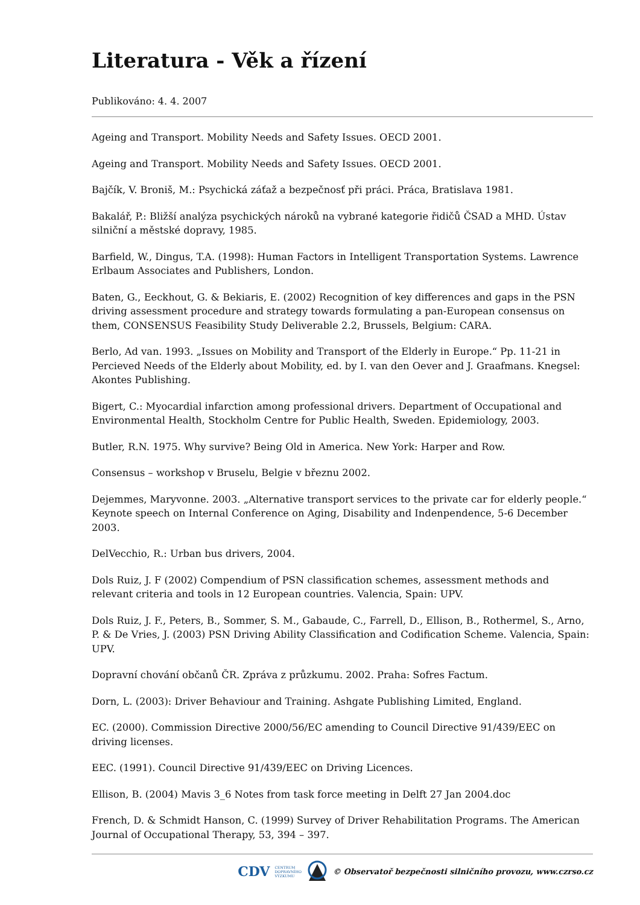Literatura - Věk a řízení
Publikováno: 4. 4. 2007
Ageing and Transport. Mobility Needs and Safety Issues. OECD 2001.
Ageing and Transport. Mobility Needs and Safety Issues. OECD 2001.
Bajčík, V. Broniš, M.: Psychická záťaž a bezpečnosť při práci. Práca, Bratislava 1981.
Bakalář, P.: Bližší analýza psychických nároků na vybrané kategorie řidičů ČSAD a MHD. Ústav silniční a městské dopravy, 1985.
Barfield, W., Dingus, T.A. (1998): Human Factors in Intelligent Transportation Systems. Lawrence Erlbaum Associates and Publishers, London.
Baten, G., Eeckhout, G. & Bekiaris, E. (2002) Recognition of key differences and gaps in the PSN driving assessment procedure and strategy towards formulating a pan-European consensus on them, CONSENSUS Feasibility Study Deliverable 2.2, Brussels, Belgium: CARA.
Berlo, Ad van. 1993. „Issues on Mobility and Transport of the Elderly in Europe.“ Pp. 11-21 in Percieved Needs of the Elderly about Mobility, ed. by I. van den Oever and J. Graafmans. Knegsel: Akontes Publishing.
Bigert, C.: Myocardial infarction among professional drivers. Department of Occupational and Environmental Health, Stockholm Centre for Public Health, Sweden. Epidemiology, 2003.
Butler, R.N. 1975. Why survive? Being Old in America. New York: Harper and Row.
Consensus – workshop v Bruselu, Belgie v březnu 2002.
Dejemmes, Maryvonne. 2003. „Alternative transport services to the private car for elderly people.“ Keynote speech on Internal Conference on Aging, Disability and Indenpendence, 5-6 December 2003.
DelVecchio, R.: Urban bus drivers, 2004.
Dols Ruiz, J. F (2002) Compendium of PSN classification schemes, assessment methods and relevant criteria and tools in 12 European countries. Valencia, Spain: UPV.
Dols Ruiz, J. F., Peters, B., Sommer, S. M., Gabaude, C., Farrell, D., Ellison, B., Rothermel, S., Arno, P. & De Vries, J. (2003) PSN Driving Ability Classification and Codification Scheme. Valencia, Spain: UPV.
Dopravní chování občanů ČR. Zpráva z průzkumu. 2002. Praha: Sofres Factum.
Dorn, L. (2003): Driver Behaviour and Training. Ashgate Publishing Limited, England.
EC. (2000). Commission Directive 2000/56/EC amending to Council Directive 91/439/EEC on driving licenses.
EEC. (1991). Council Directive 91/439/EEC on Driving Licences.
Ellison, B. (2004) Mavis 3_6 Notes from task force meeting in Delft 27 Jan 2004.doc
French, D. & Schmidt Hanson, C. (1999) Survey of Driver Rehabilitation Programs. The American Journal of Occupational Therapy, 53, 394 – 397.
CDV CENTRUM
DOPRAVNÍHO
VÝZKUMU © Observatoř bezpečnosti silničního provozu, www.czrso.cz